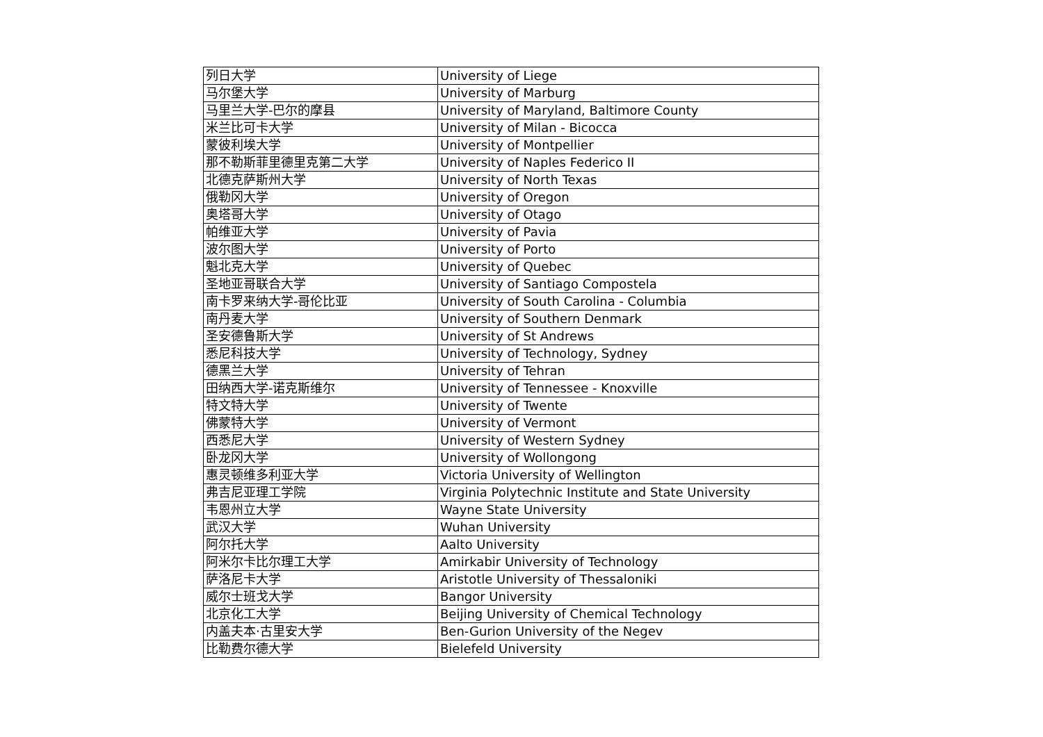| 列日大学 | University of Liege |
| 马尔堡大学 | University of Marburg |
| 马里兰大学-巴尔的摩县 | University of Maryland, Baltimore County |
| 米兰比可卡大学 | University of Milan - Bicocca |
| 蒙彼利埃大学 | University of Montpellier |
| 那不勒斯菲里德里克第二大学 | University of Naples Federico II |
| 北德克萨斯州大学 | University of North Texas |
| 俄勒冈大学 | University of Oregon |
| 奥塔哥大学 | University of Otago |
| 帕维亚大学 | University of Pavia |
| 波尔图大学 | University of Porto |
| 魁北克大学 | University of Quebec |
| 圣地亚哥联合大学 | University of Santiago Compostela |
| 南卡罗来纳大学-哥伦比亚 | University of South Carolina - Columbia |
| 南丹麦大学 | University of Southern Denmark |
| 圣安德鲁斯大学 | University of St Andrews |
| 悉尼科技大学 | University of Technology, Sydney |
| 德黑兰大学 | University of Tehran |
| 田纳西大学-诺克斯维尔 | University of Tennessee - Knoxville |
| 特文特大学 | University of Twente |
| 佛蒙特大学 | University of Vermont |
| 西悉尼大学 | University of Western Sydney |
| 卧龙冈大学 | University of Wollongong |
| 惠灵顿维多利亚大学 | Victoria University of Wellington |
| 弗吉尼亚理工学院 | Virginia Polytechnic Institute and State University |
| 韦恩州立大学 | Wayne State University |
| 武汉大学 | Wuhan University |
| 阿尔托大学 | Aalto University |
| 阿米尔卡比尔理工大学 | Amirkabir University of Technology |
| 萨洛尼卡大学 | Aristotle University of Thessaloniki |
| 威尔士班戈大学 | Bangor University |
| 北京化工大学 | Beijing University of Chemical Technology |
| 内盖夫本·古里安大学 | Ben-Gurion University of the Negev |
| 比勒费尔德大学 | Bielefeld University |